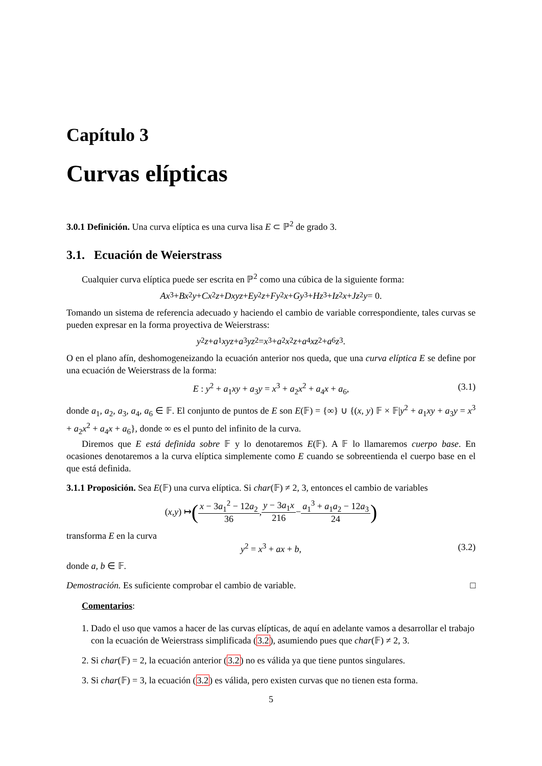Capítulo 3
Curvas elípticas
3.0.1 Definición. Una curva elíptica es una curva lisa E ⊂ ℙ<sup>2</sup> de grado 3.
3.1. Ecuación de Weierstrass
Cualquier curva elíptica puede ser escrita en ℙ<sup>2</sup> como una cúbica de la siguiente forma:
Ax<sup>3</sup> + Bx<sup>2</sup> y + Cx<sup>2</sup> z + Dxyz + Ey<sup>2</sup> z + Fy<sup>2</sup> x + Gy<sup>3</sup> + Hz<sup>3</sup> + Iz<sup>2</sup> x + Jz<sup>2</sup> y = 0.
Tomando un sistema de referencia adecuado y haciendo el cambio de variable correspondiente, tales curvas se pueden expresar en la forma proyectiva de Weierstrass:
y<sup>2</sup> z + a<sub>1</sub> xyz + a<sub>3</sub> yz<sup>2</sup> = x<sup>3</sup> + a<sub>2</sub> x<sup>2</sup> z + a<sub>4</sub> xz<sup>2</sup> + a<sub>6</sub> z<sup>3</sup>.
O en el plano afín, deshomogeneizando la ecuación anterior nos queda, que una curva elíptica E se define por una ecuación de Weierstrass de la forma:
E : y<sup>2</sup> + a<sub>1</sub>xy + a<sub>3</sub>y = x<sup>3</sup> + a<sub>2</sub>x<sup>2</sup> + a<sub>4</sub>x + a<sub>6</sub>, (3.1)
donde a<sub>1</sub>, a<sub>2</sub>, a<sub>3</sub>, a<sub>4</sub>, a<sub>6</sub> ∈ 𝔽. El conjunto de puntos de E son E(𝔽) = {∞} ∪ {(x, y) 𝔽 × 𝔽|y<sup>2</sup> + a<sub>1</sub>xy + a<sub>3</sub>y = x<sup>3</sup> + a<sub>2</sub>x<sup>2</sup> + a<sub>4</sub>x + a<sub>6</sub>}, donde ∞ es el punto del infinito de la curva.
Diremos que E está definida sobre 𝔽 y lo denotaremos E(𝔽). A 𝔽 lo llamaremos cuerpo base. En ocasiones denotaremos a la curva elíptica simplemente como E cuando se sobreentienda el cuerpo base en el que está definida.
3.1.1 Proposición. Sea E(𝔽) una curva elíptica. Si char(𝔽) ≠ 2, 3, entonces el cambio de variables
(x, y) ↦ (x − 3a<sub>1</sub><sup>2</sup> − 12a<sub>2</sub> 36, y − 3a<sub>1</sub>x 216 − a<sub>1</sub><sup>3</sup> + a<sub>1</sub>a<sub>2</sub> − 12a<sub>3</sub> 24)
transforma E en la curva
y<sup>2</sup> = x<sup>3</sup> + ax + b, (3.2)
donde a, b ∈ 𝔽.
Demostración. Es suficiente comprobar el cambio de variable. □
Comentarios:
1. Dado el uso que vamos a hacer de las curvas elípticas, de aquí en adelante vamos a desarrollar el trabajo con la ecuación de Weierstrass simplificada (3.2), asumiendo pues que char(𝔽) ≠ 2, 3.
2. Si char(𝔽) = 2, la ecuación anterior (3.2) no es válida ya que tiene puntos singulares.
3. Si char(𝔽) = 3, la ecuación (3.2) es válida, pero existen curvas que no tienen esta forma.
5